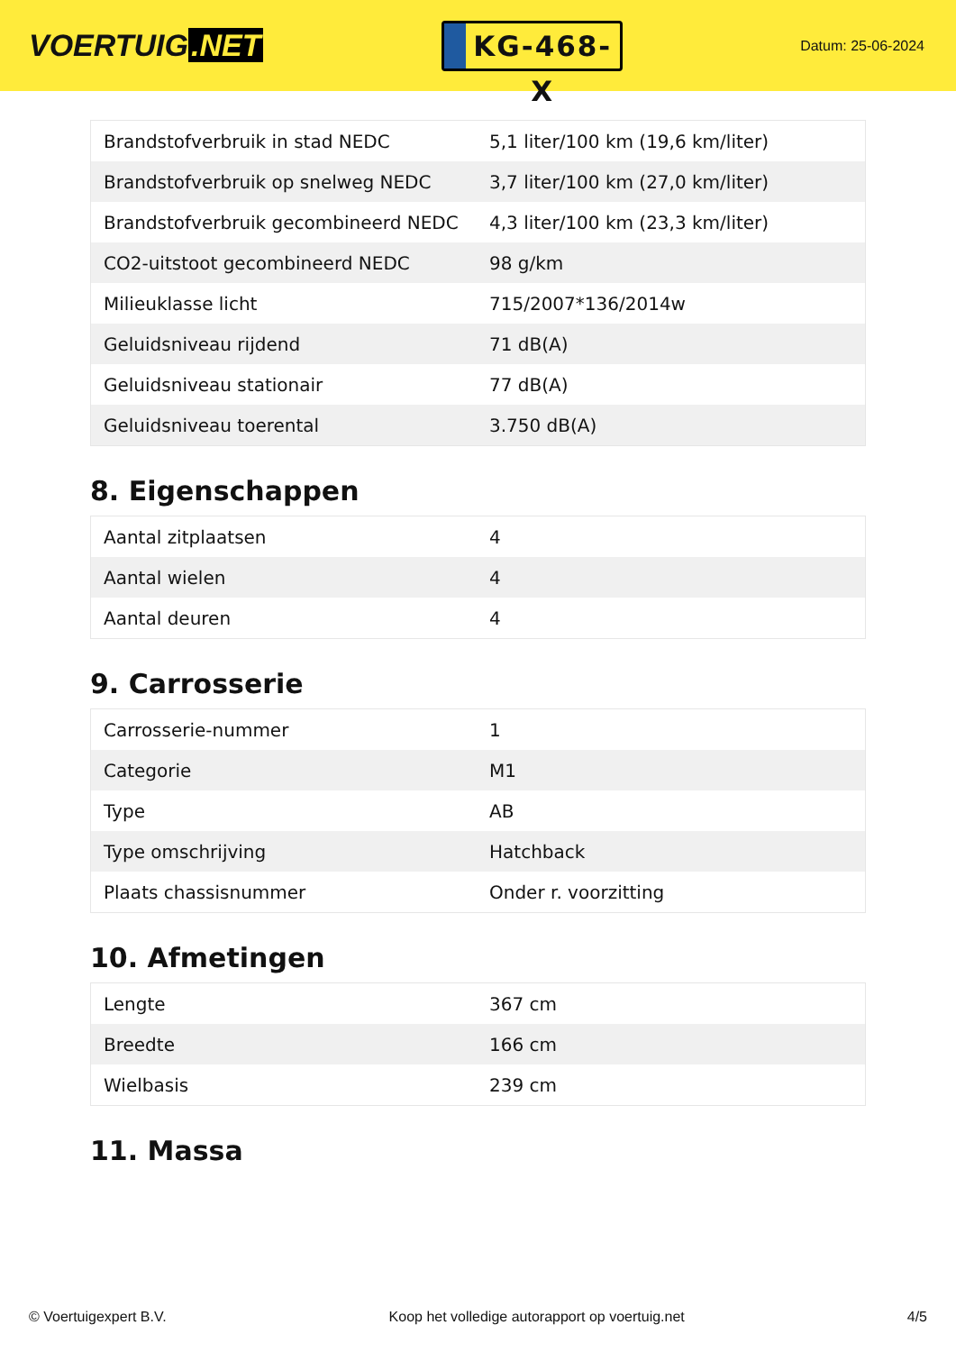VOERTUIG.NET
KG-468-X
Datum: 25-06-2024
| Brandstofverbruik in stad NEDC | 5,1 liter/100 km (19,6 km/liter) |
| Brandstofverbruik op snelweg NEDC | 3,7 liter/100 km (27,0 km/liter) |
| Brandstofverbruik gecombineerd NEDC | 4,3 liter/100 km (23,3 km/liter) |
| CO2-uitstoot gecombineerd NEDC | 98 g/km |
| Milieuklasse licht | 715/2007*136/2014w |
| Geluidsniveau rijdend | 71 dB(A) |
| Geluidsniveau stationair | 77 dB(A) |
| Geluidsniveau toerental | 3.750 dB(A) |
8. Eigenschappen
| Aantal zitplaatsen | 4 |
| Aantal wielen | 4 |
| Aantal deuren | 4 |
9. Carrosserie
| Carrosserie-nummer | 1 |
| Categorie | M1 |
| Type | AB |
| Type omschrijving | Hatchback |
| Plaats chassisnummer | Onder r. voorzitting |
10. Afmetingen
| Lengte | 367 cm |
| Breedte | 166 cm |
| Wielbasis | 239 cm |
11. Massa
© Voertuigexpert B.V. Koop het volledige autorapport op voertuig.net 4/5